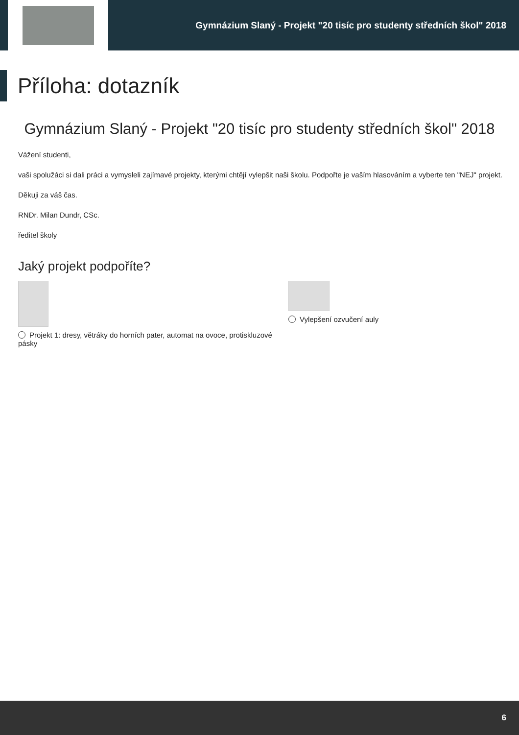Gymnázium Slaný - Projekt "20 tisíc pro studenty středních škol" 2018
Příloha: dotazník
Gymnázium Slaný - Projekt "20 tisíc pro studenty středních škol" 2018
Vážení studenti,
vaši spolužáci si dali práci a vymysleli zajímavé projekty, kterými chtějí vylepšit naši školu. Podpořte je vaším hlasováním a vyberte ten "NEJ" projekt.
Děkuji za váš čas.
RNDr. Milan Dundr, CSc.
ředitel školy
Jaký projekt podpoříte?
Projekt 1: dresy, větráky do horních pater, automat na ovoce, protiskluzové pásky
Vylepšení ozvučení auly
6